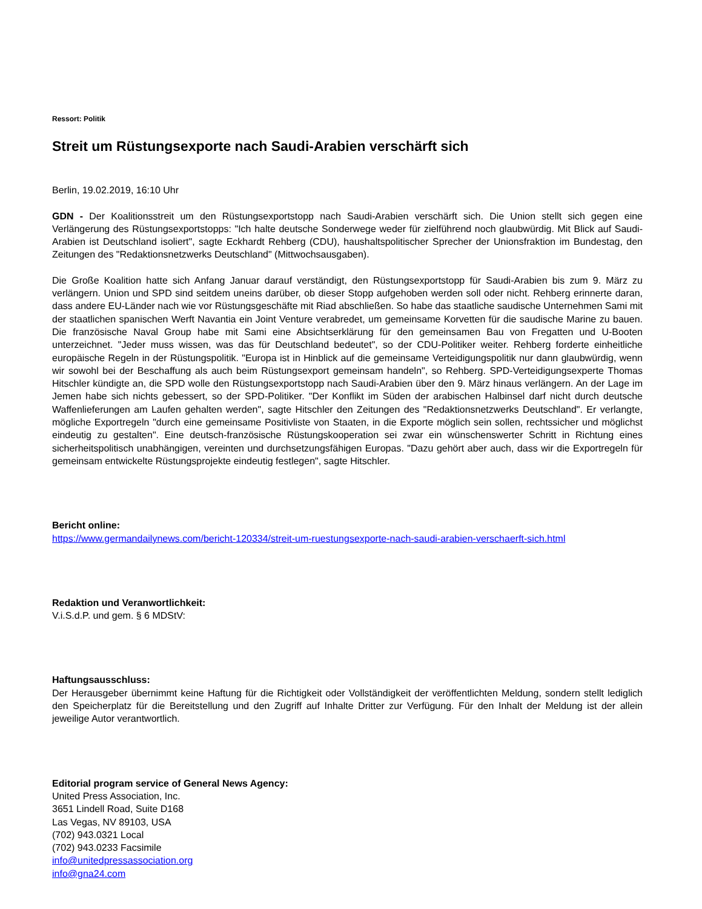Ressort: Politik
Streit um Rüstungsexporte nach Saudi-Arabien verschärft sich
Berlin, 19.02.2019, 16:10 Uhr
GDN - Der Koalitionsstreit um den Rüstungsexportstopp nach Saudi-Arabien verschärft sich. Die Union stellt sich gegen eine Verlängerung des Rüstungsexportstopps: "Ich halte deutsche Sonderwege weder für zielführend noch glaubwürdig. Mit Blick auf Saudi-Arabien ist Deutschland isoliert", sagte Eckhardt Rehberg (CDU), haushaltspolitischer Sprecher der Unionsfraktion im Bundestag, den Zeitungen des "Redaktionsnetzwerks Deutschland" (Mittwochsausgaben).
Die Große Koalition hatte sich Anfang Januar darauf verständigt, den Rüstungsexportstopp für Saudi-Arabien bis zum 9. März zu verlängern. Union und SPD sind seitdem uneins darüber, ob dieser Stopp aufgehoben werden soll oder nicht. Rehberg erinnerte daran, dass andere EU-Länder nach wie vor Rüstungsgeschäfte mit Riad abschließen. So habe das staatliche saudische Unternehmen Sami mit der staatlichen spanischen Werft Navantia ein Joint Venture verabredet, um gemeinsame Korvetten für die saudische Marine zu bauen. Die französische Naval Group habe mit Sami eine Absichtserklärung für den gemeinsamen Bau von Fregatten und U-Booten unterzeichnet. "Jeder muss wissen, was das für Deutschland bedeutet", so der CDU-Politiker weiter. Rehberg forderte einheitliche europäische Regeln in der Rüstungspolitik. "Europa ist in Hinblick auf die gemeinsame Verteidigungspolitik nur dann glaubwürdig, wenn wir sowohl bei der Beschaffung als auch beim Rüstungsexport gemeinsam handeln", so Rehberg. SPD-Verteidigungsexperte Thomas Hitschler kündigte an, die SPD wolle den Rüstungsexportstopp nach Saudi-Arabien über den 9. März hinaus verlängern. An der Lage im Jemen habe sich nichts gebessert, so der SPD-Politiker. "Der Konflikt im Süden der arabischen Halbinsel darf nicht durch deutsche Waffenlieferungen am Laufen gehalten werden", sagte Hitschler den Zeitungen des "Redaktionsnetzwerks Deutschland". Er verlangte, mögliche Exportregeln "durch eine gemeinsame Positivliste von Staaten, in die Exporte möglich sein sollen, rechtssicher und möglichst eindeutig zu gestalten". Eine deutsch-französische Rüstungskooperation sei zwar ein wünschenswerter Schritt in Richtung eines sicherheitspolitisch unabhängigen, vereinten und durchsetzungsfähigen Europas. "Dazu gehört aber auch, dass wir die Exportregeln für gemeinsam entwickelte Rüstungsprojekte eindeutig festlegen", sagte Hitschler.
Bericht online:
https://www.germandailynews.com/bericht-120334/streit-um-ruestungsexporte-nach-saudi-arabien-verschaerft-sich.html
Redaktion und Veranwortlichkeit:
V.i.S.d.P. und gem. § 6 MDStV:
Haftungsausschluss:
Der Herausgeber übernimmt keine Haftung für die Richtigkeit oder Vollständigkeit der veröffentlichten Meldung, sondern stellt lediglich den Speicherplatz für die Bereitstellung und den Zugriff auf Inhalte Dritter zur Verfügung. Für den Inhalt der Meldung ist der allein jeweilige Autor verantwortlich.
Editorial program service of General News Agency:
United Press Association, Inc.
3651 Lindell Road, Suite D168
Las Vegas, NV 89103, USA
(702) 943.0321 Local
(702) 943.0233 Facsimile
info@unitedpressassociation.org
info@gna24.com